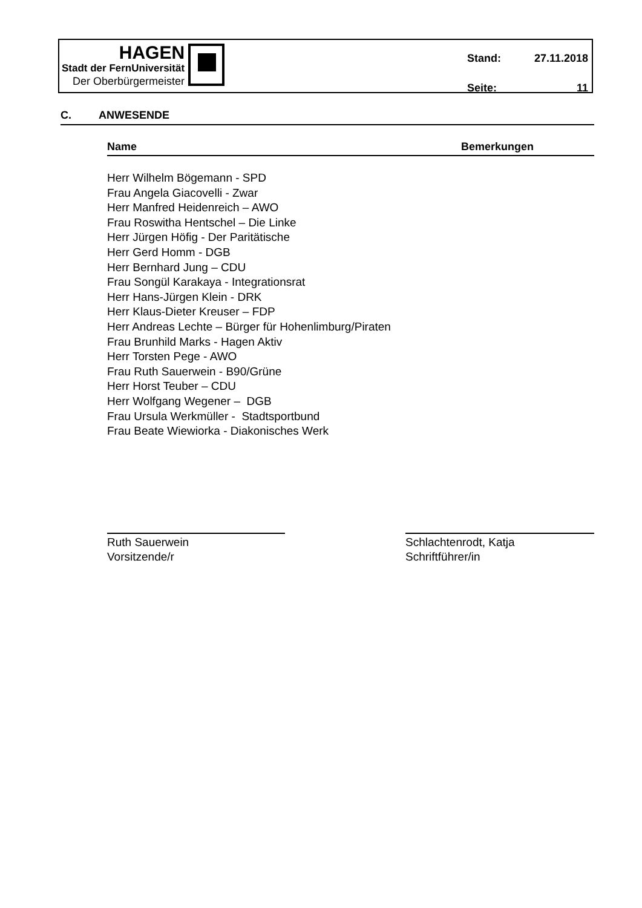HAGEN
Stadt der FernUniversität
Der Oberbürgermeister
Stand: 27.11.2018
Seite: 11
C. ANWESENDE
Name Bemerkungen
Herr Wilhelm Bögemann - SPD
Frau Angela Giacovelli - Zwar
Herr Manfred Heidenreich – AWO
Frau Roswitha Hentschel – Die Linke
Herr Jürgen Höfig - Der Paritätische
Herr Gerd Homm - DGB
Herr Bernhard Jung – CDU
Frau Songül Karakaya - Integrationsrat
Herr Hans-Jürgen Klein - DRK
Herr Klaus-Dieter Kreuser – FDP
Herr Andreas Lechte – Bürger für Hohenlimburg/Piraten
Frau Brunhild Marks - Hagen Aktiv
Herr Torsten Pege - AWO
Frau Ruth Sauerwein - B90/Grüne
Herr Horst Teuber – CDU
Herr Wolfgang Wegener – DGB
Frau Ursula Werkmüller - Stadtsportbund
Frau Beate Wiewiorka - Diakonisches Werk
Ruth Sauerwein
Vorsitzende/r
Schlachtenrodt, Katja
Schriftführer/in